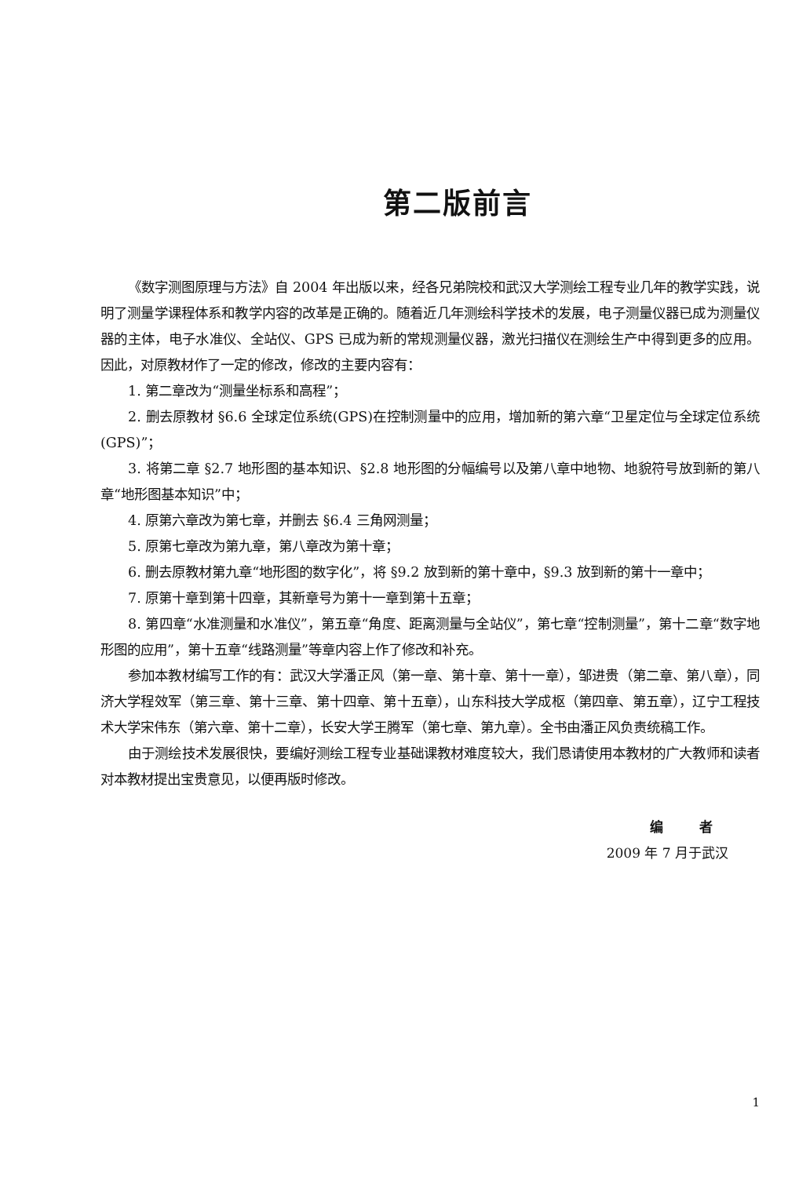第二版前言
《数字测图原理与方法》自 2004 年出版以来，经各兄弟院校和武汉大学测绘工程专业几年的教学实践，说明了测量学课程体系和教学内容的改革是正确的。随着近几年测绘科学技术的发展，电子测量仪器已成为测量仪器的主体，电子水准仪、全站仪、GPS 已成为新的常规测量仪器，激光扫描仪在测绘生产中得到更多的应用。因此，对原教材作了一定的修改，修改的主要内容有：
1. 第二章改为“测量坐标系和高程”；
2. 删去原教材 §6.6 全球定位系统(GPS)在控制测量中的应用，增加新的第六章“卫星定位与全球定位系统(GPS)”；
3. 将第二章 §2.7 地形图的基本知识、§2.8 地形图的分幅编号以及第八章中地物、地貌符号放到新的第八章“地形图基本知识”中；
4. 原第六章改为第七章，并删去 §6.4 三角网测量；
5. 原第七章改为第九章，第八章改为第十章；
6. 删去原教材第九章“地形图的数字化”，将 §9.2 放到新的第十章中，§9.3 放到新的第十一章中；
7. 原第十章到第十四章，其新章号为第十一章到第十五章；
8. 第四章“水准测量和水准仪”，第五章“角度、距离测量与全站仪”，第七章“控制测量”，第十二章“数字地形图的应用”，第十五章“线路测量”等章内容上作了修改和补充。
参加本教材编写工作的有：武汉大学潘正风（第一章、第十章、第十一章），邹进贵（第二章、第八章），同济大学程效军（第三章、第十三章、第十四章、第十五章），山东科技大学成枢（第四章、第五章），辽宁工程技术大学宋伟东（第六章、第十二章），长安大学王腾军（第七章、第九章）。全书由潘正风负责统稿工作。
由于测绘技术发展很快，要编好测绘工程专业基础课教材难度较大，我们恳请使用本教材的广大教师和读者对本教材提出宝贵意见，以便再版时修改。
编 者
2009 年 7 月于武汉
1